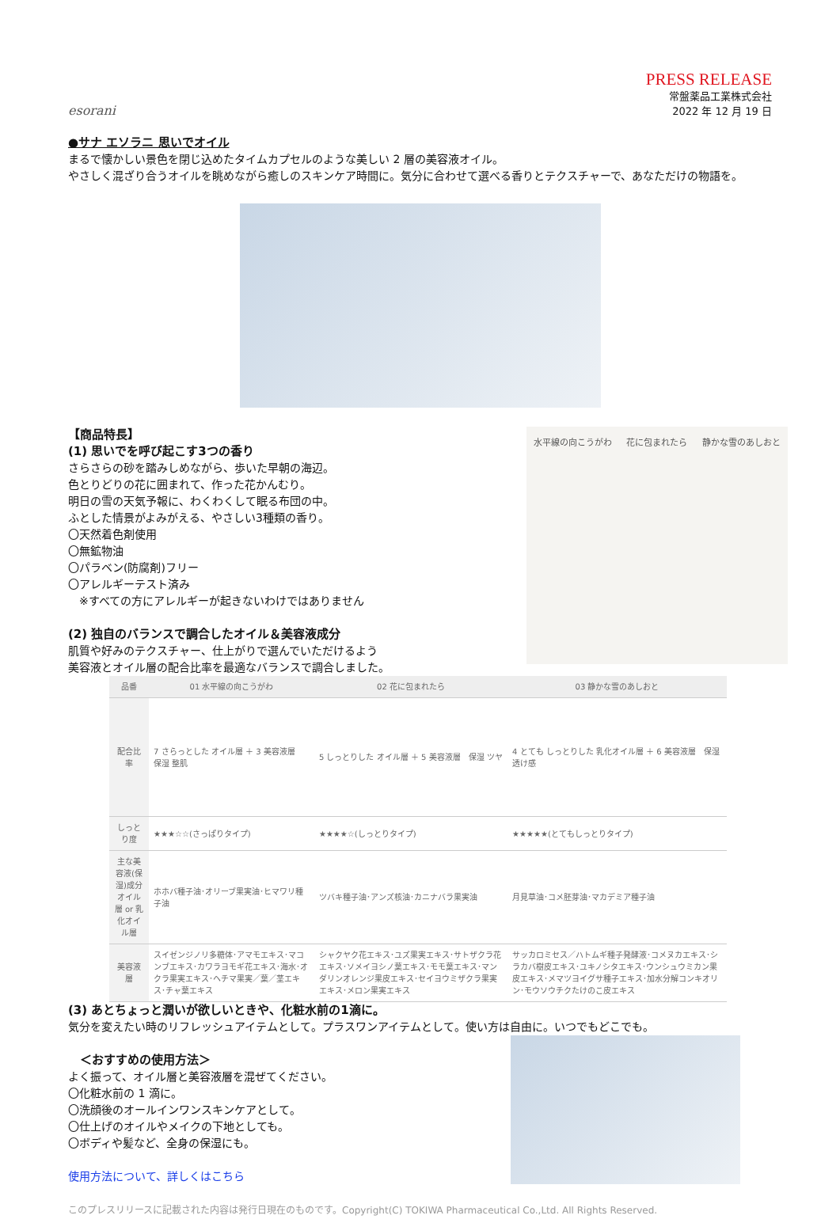esorani
PRESS RELEASE
常盤薬品工業株式会社
2022 年 12 月 19 日
●サナ エソラニ 思いでオイル
まるで懐かしい景色を閉じ込めたタイムカプセルのような美しい 2 層の美容液オイル。
やさしく混ざり合うオイルを眺めながら癒しのスキンケア時間に。気分に合わせて選べる香りとテクスチャーで、あなただけの物語を。
【商品特長】
(1) 思いでを呼び起こす3つの香り
さらさらの砂を踏みしめながら、歩いた早朝の海辺。
色とりどりの花に囲まれて、作った花かんむり。
明日の雪の天気予報に、わくわくして眠る布団の中。
ふとした情景がよみがえる、やさしい3種類の香り。
〇天然着色剤使用
〇無鉱物油
〇パラベン(防腐剤)フリー
〇アレルギーテスト済み
　※すべての方にアレルギーが起きないわけではありません
(2) 独自のバランスで調合したオイル＆美容液成分
肌質や好みのテクスチャー、仕上がりで選んでいただけるよう
美容液とオイル層の配合比率を最適なバランスで調合しました。
水平線の向こうがわ 花に包まれたら 静かな雪のあしおと
| 品番 | 01 水平線の向こうがわ | 02 花に包まれたら | 03 静かな雪のあしおと |
| --- | --- | --- | --- |
| 配合比率 | 7 さらっとした オイル層 ＋ 3 美容液層 保湿 整肌 | 5 しっとりした オイル層 ＋ 5 美容液層 保湿 ツヤ | 4 とても しっとりした 乳化オイル層 ＋ 6 美容液層 保湿 透け感 |
| しっとり度 | ★★★☆☆(さっぱりタイプ) | ★★★★☆(しっとりタイプ) | ★★★★★(とてもしっとりタイプ) |
| 主な美容液(保湿)成分 オイル層 or 乳化オイル層 | ホホバ種子油･オリーブ果実油･ヒマワリ種子油 | ツバキ種子油･アンズ核油･カニナバラ果実油 | 月見草油･コメ胚芽油･マカデミア種子油 |
| 美容液層 | スイゼンジノリ多糖体･アマモエキス･マコンブエキス･カワラヨモギ花エキス･海水･オクラ果実エキス･ヘチマ果実／葉／茎エキス･チャ葉エキス | シャクヤク花エキス･ユズ果実エキス･サトザクラ花エキス･ソメイヨシノ葉エキス･モモ葉エキス･マンダリンオレンジ果皮エキス･セイヨウミザクラ果実エキス･メロン果実エキス | サッカロミセス／ハトムギ種子発酵液･コメヌカエキス･シラカバ樹皮エキス･ユキノシタエキス･ウンシュウミカン果皮エキス･メマツヨイグサ種子エキス･加水分解コンキオリン･モウソウチクたけのこ皮エキス |
(3) あとちょっと潤いが欲しいときや、化粧水前の1滴に。
気分を変えたい時のリフレッシュアイテムとして。プラスワンアイテムとして。使い方は自由に。いつでもどこでも。
　＜おすすめの使用方法＞
よく振って、オイル層と美容液層を混ぜてください。
〇化粧水前の 1 滴に。
〇洗顔後のオールインワンスキンケアとして。
〇仕上げのオイルやメイクの下地としても。
〇ボディや髪など、全身の保湿にも。
使用方法について、詳しくはこちら
このプレスリリースに記載された内容は発行日現在のものです。Copyright(C) TOKIWA Pharmaceutical Co.,Ltd. All Rights Reserved.